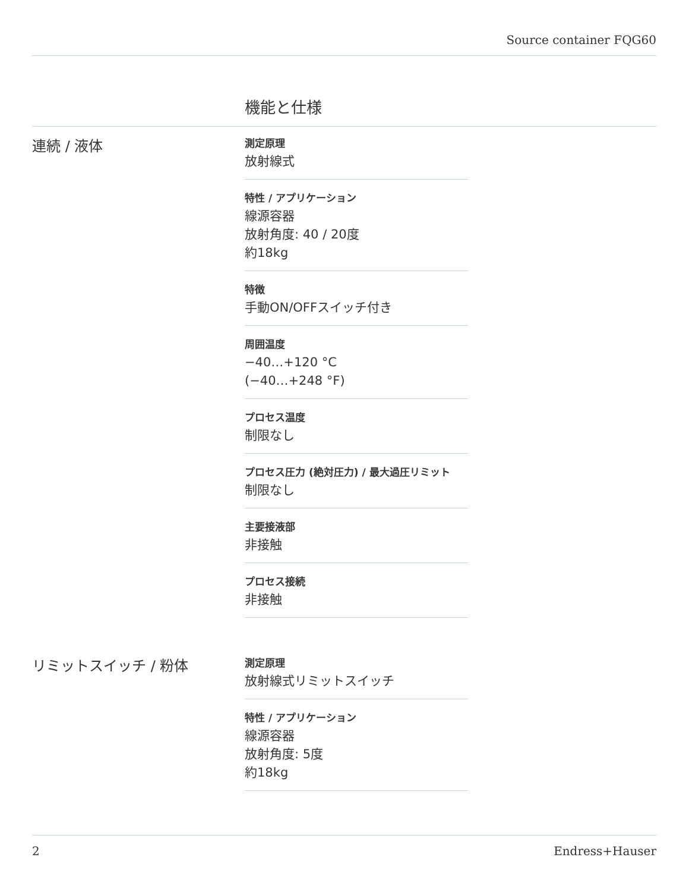Source container FQG60
機能と仕様
連続 / 液体
測定原理
放射線式
特性 / アプリケーション
線源容器
放射角度: 40 / 20度
約18kg
特徴
手動ON/OFFスイッチ付き
周囲温度
−40…+120 °C
(−40…+248 °F)
プロセス温度
制限なし
プロセス圧力 (絶対圧力) / 最大過圧リミット
制限なし
主要接液部
非接触
プロセス接続
非接触
リミットスイッチ / 粉体
測定原理
放射線式リミットスイッチ
特性 / アプリケーション
線源容器
放射角度: 5度
約18kg
2 Endress+Hauser